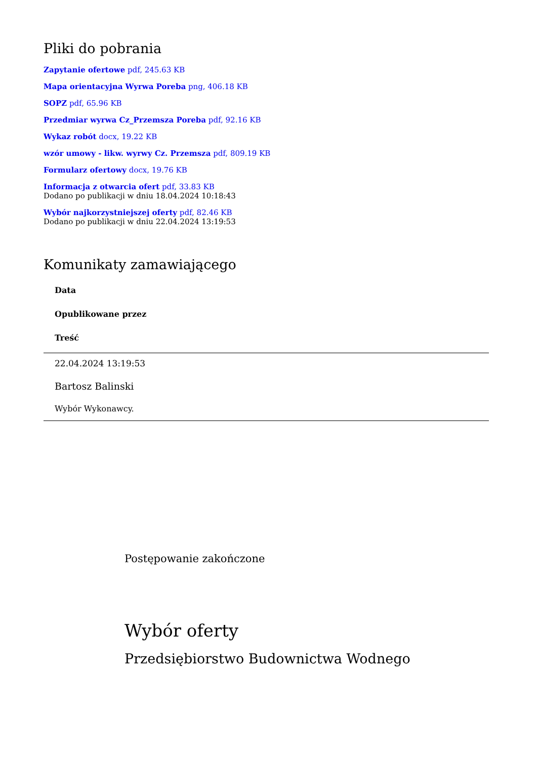Pliki do pobrania
Zapytanie ofertowe pdf, 245.63 KB
Mapa orientacyjna Wyrwa Poreba png, 406.18 KB
SOPZ pdf, 65.96 KB
Przedmiar wyrwa Cz_Przemsza Poreba pdf, 92.16 KB
Wykaz robót docx, 19.22 KB
wzór umowy - likw. wyrwy Cz. Przemsza pdf, 809.19 KB
Formularz ofertowy docx, 19.76 KB
Informacja z otwarcia ofert pdf, 33.83 KB
Dodano po publikacji w dniu 18.04.2024 10:18:43
Wybór najkorzystniejszej oferty pdf, 82.46 KB
Dodano po publikacji w dniu 22.04.2024 13:19:53
Komunikaty zamawiającego
| Data |
| --- |
| Opublikowane przez |
| Treść |
| 22.04.2024 13:19:53 |
| Bartosz Balinski |
| Wybór Wykonawcy. |
Postępowanie zakończone
Wybór oferty
Przedsiębiorstwo Budownictwa Wodnego